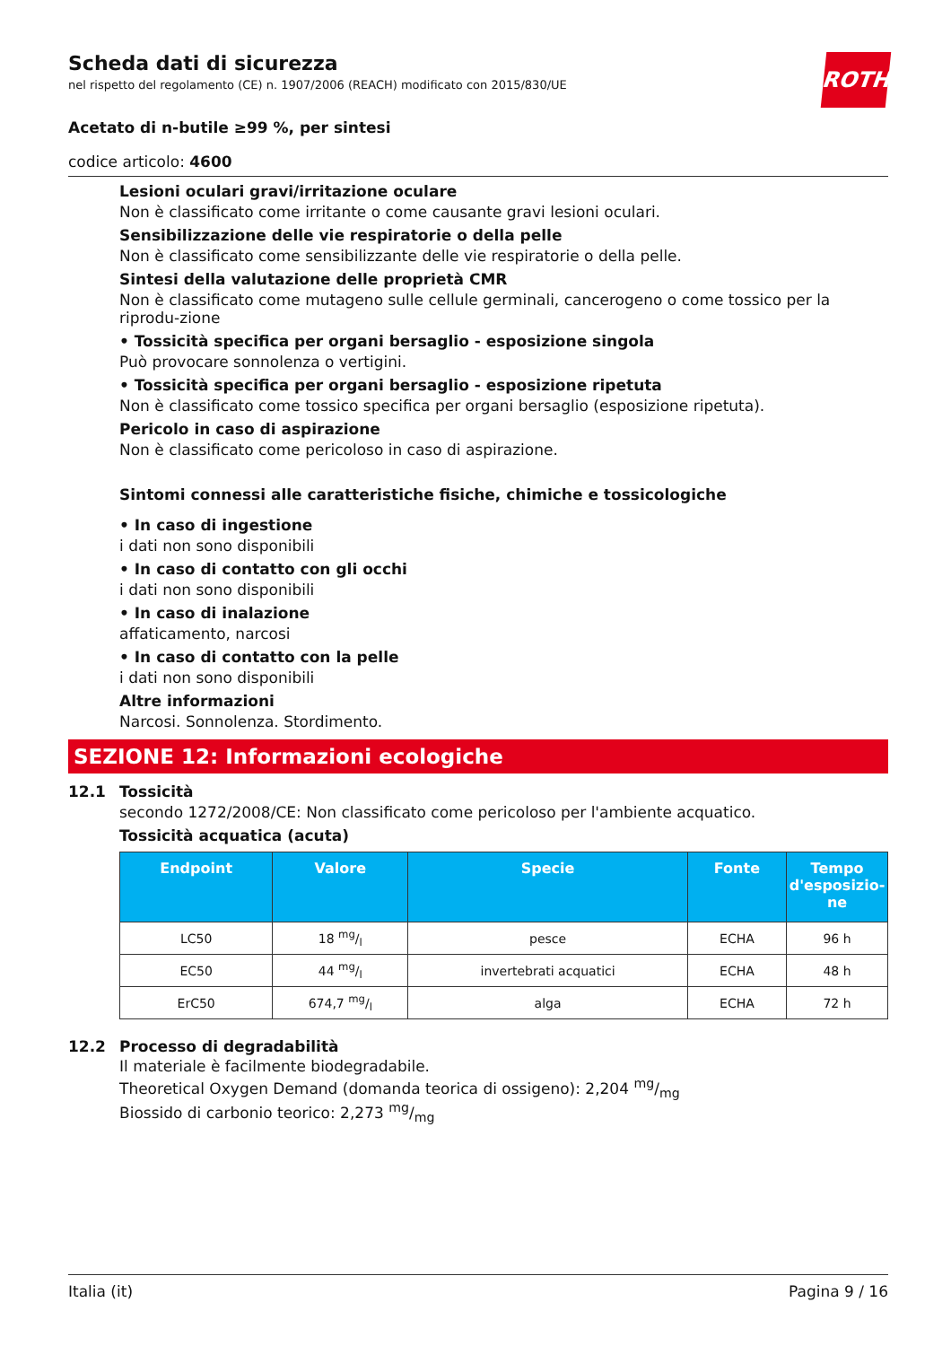ROTH
Scheda dati di sicurezza
nel rispetto del regolamento (CE) n. 1907/2006 (REACH) modificato con 2015/830/UE
Acetato di n-butile ≥99 %, per sintesi
codice articolo: 4600
Lesioni oculari gravi/irritazione oculare
Non è classificato come irritante o come causante gravi lesioni oculari.
Sensibilizzazione delle vie respiratorie o della pelle
Non è classificato come sensibilizzante delle vie respiratorie o della pelle.
Sintesi della valutazione delle proprietà CMR
Non è classificato come mutageno sulle cellule germinali, cancerogeno o come tossico per la riprodu-zione
• Tossicità specifica per organi bersaglio - esposizione singola
Può provocare sonnolenza o vertigini.
• Tossicità specifica per organi bersaglio - esposizione ripetuta
Non è classificato come tossico specifica per organi bersaglio (esposizione ripetuta).
Pericolo in caso di aspirazione
Non è classificato come pericoloso in caso di aspirazione.
Sintomi connessi alle caratteristiche fisiche, chimiche e tossicologiche
• In caso di ingestione
i dati non sono disponibili
• In caso di contatto con gli occhi
i dati non sono disponibili
• In caso di inalazione
affaticamento, narcosi
• In caso di contatto con la pelle
i dati non sono disponibili
Altre informazioni
Narcosi. Sonnolenza. Stordimento.
SEZIONE 12: Informazioni ecologiche
12.1 Tossicità
secondo 1272/2008/CE: Non classificato come pericoloso per l'ambiente acquatico.
Tossicità acquatica (acuta)
| Endpoint | Valore | Specie | Fonte | Tempo d'esposizio-ne |
| --- | --- | --- | --- | --- |
| LC50 | 18 mg/l | pesce | ECHA | 96 h |
| EC50 | 44 mg/l | invertebrati acquatici | ECHA | 48 h |
| ErC50 | 674,7 mg/l | alga | ECHA | 72 h |
12.2 Processo di degradabilità
Il materiale è facilmente biodegradabile.
Theoretical Oxygen Demand (domanda teorica di ossigeno): 2,204 mg/mg
Biossido di carbonio teorico: 2,273 mg/mg
Italia (it) Pagina 9 / 16